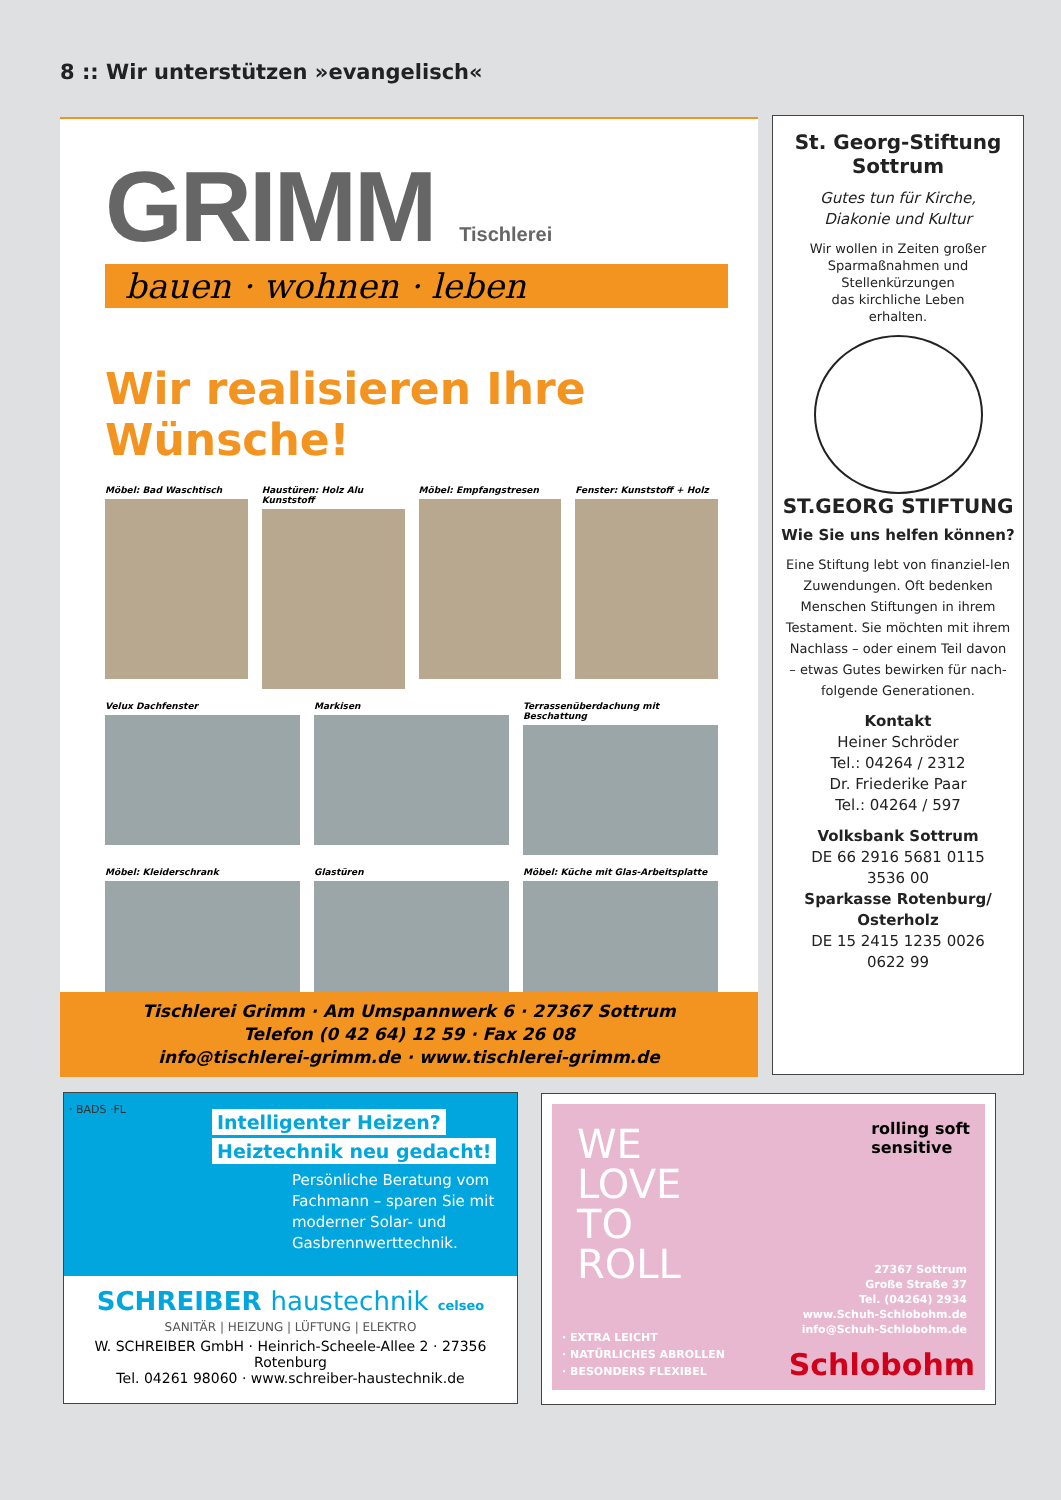8 :: Wir unterstützen »evangelisch«
GRIMM Tischlerei
bauen · wohnen · leben
Wir realisieren Ihre Wünsche!
Möbel: Bad Waschtisch
Haustüren: Holz Alu Kunststoff
Möbel: Empfangstresen
Fenster: Kunststoff + Holz
Velux Dachfenster
Markisen
Terrassenüberdachung mit Beschattung
Möbel: Kleiderschrank
Glastüren
Möbel: Küche mit Glas-Arbeitsplatte
Tischlerei Grimm · Am Umspannwerk 6 · 27367 Sottrum
Telefon (0 42 64) 12 59 · Fax 26 08
info@tischlerei-grimm.de · www.tischlerei-grimm.de
St. Georg-Stiftung
Sottrum
Gutes tun für Kirche,
Diakonie und Kultur
Wir wollen in Zeiten großer
Sparmaßnahmen und
Stellenkürzungen
das kirchliche Leben
erhalten.
ST.GEORG STIFTUNG
Wie Sie uns helfen können?
Eine Stiftung lebt von finanziel-len Zuwendungen. Oft bedenken Menschen Stiftungen in ihrem Testament. Sie möchten mit ihrem Nachlass – oder einem Teil davon – etwas Gutes bewirken für nach-folgende Generationen.
Kontakt
Heiner Schröder
Tel.: 04264 / 2312
Dr. Friederike Paar
Tel.: 04264 / 597
Volksbank Sottrum
DE 66 2916 5681 0115
3536 00
Sparkasse Rotenburg/
Osterholz
DE 15 2415 1235 0026
0622 99
· BADS ·FL
Intelligenter Heizen?
Heiztechnik neu gedacht!
Persönliche Beratung vom Fachmann – sparen Sie mit moderner Solar- und Gasbrennwerttechnik.
SCHREIBER haustechnik celseo
SANITÄR | HEIZUNG | LÜFTUNG | ELEKTRO
W. SCHREIBER GmbH · Heinrich-Scheele-Allee 2 · 27356 Rotenburg
Tel. 04261 98060 · www.schreiber-haustechnik.de
WE
LOVE
TO
ROLL
rolling soft
sensitive
27367 Sottrum
Große Straße 37
Tel. (04264) 2934
www.Schuh-Schlobohm.de
info@Schuh-Schlobohm.de
· EXTRA LEICHT
· NATÜRLICHES ABROLLEN
· BESONDERS FLEXIBEL
Schlobohm